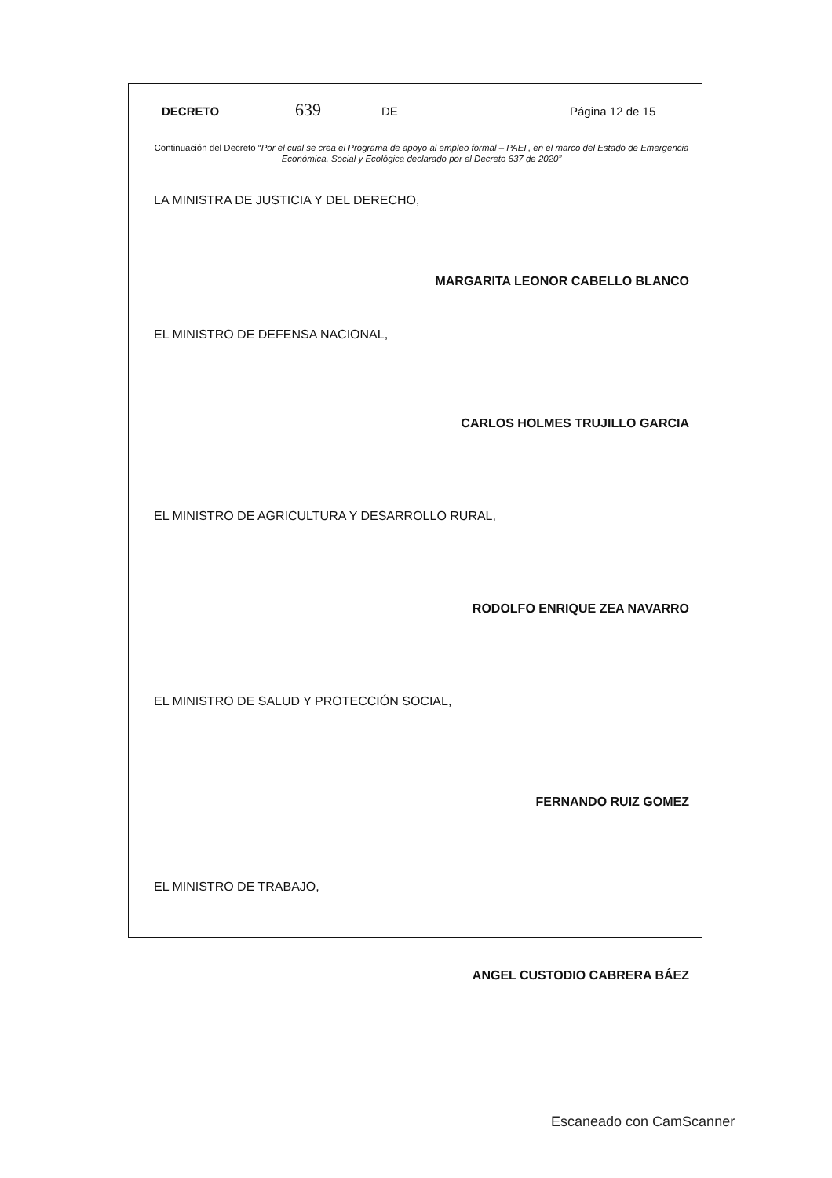DECRETO 639 DE Página 12 de 15
Continuación del Decreto “Por el cual se crea el Programa de apoyo al empleo formal – PAEF, en el marco del Estado de Emergencia Económica, Social y Ecológica declarado por el Decreto 637 de 2020”
LA MINISTRA DE JUSTICIA Y DEL DERECHO,
MARGARITA LEONOR CABELLO BLANCO
EL MINISTRO DE DEFENSA NACIONAL,
CARLOS HOLMES TRUJILLO GARCIA
EL MINISTRO DE AGRICULTURA Y DESARROLLO RURAL,
RODOLFO ENRIQUE ZEA NAVARRO
EL MINISTRO DE SALUD Y PROTECCIÓN SOCIAL,
FERNANDO RUIZ GOMEZ
EL MINISTRO DE TRABAJO,
ANGEL CUSTODIO CABRERA BÁEZ
Escaneado con CamScanner